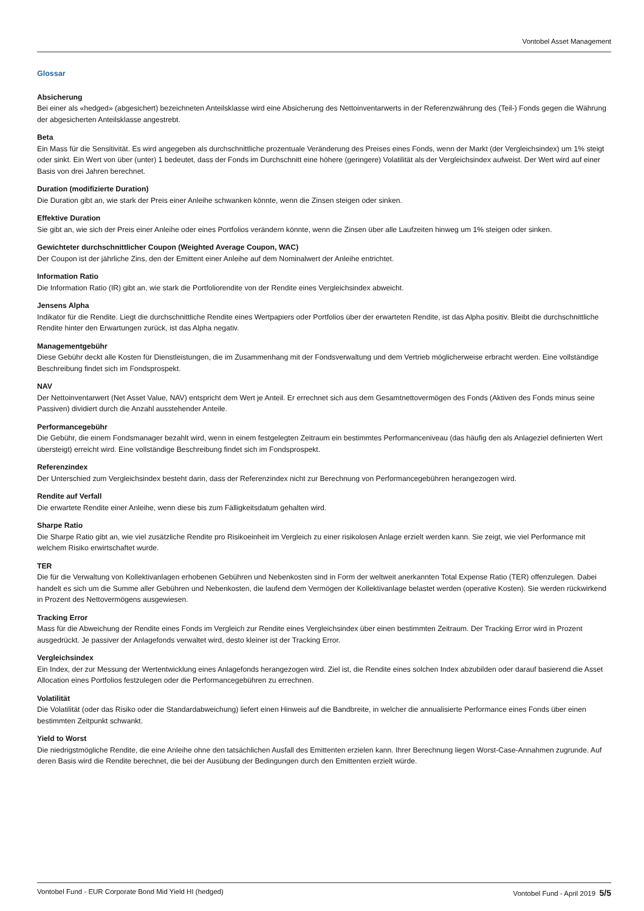Vontobel Asset Management
Glossar
Absicherung
Bei einer als «hedged» (abgesichert) bezeichneten Anteilsklasse wird eine Absicherung des Nettoinventarwerts in der Referenzwährung des (Teil-) Fonds gegen die Währung der abgesicherten Anteilsklasse angestrebt.
Beta
Ein Mass für die Sensitivität. Es wird angegeben als durchschnittliche prozentuale Veränderung des Preises eines Fonds, wenn der Markt (der Vergleichsindex) um 1% steigt oder sinkt. Ein Wert von über (unter) 1 bedeutet, dass der Fonds im Durchschnitt eine höhere (geringere) Volatilität als der Vergleichsindex aufweist. Der Wert wird auf einer Basis von drei Jahren berechnet.
Duration (modifizierte Duration)
Die Duration gibt an, wie stark der Preis einer Anleihe schwanken könnte, wenn die Zinsen steigen oder sinken.
Effektive Duration
Sie gibt an, wie sich der Preis einer Anleihe oder eines Portfolios verändern könnte, wenn die Zinsen über alle Laufzeiten hinweg um 1% steigen oder sinken.
Gewichteter durchschnittlicher Coupon (Weighted Average Coupon, WAC)
Der Coupon ist der jährliche Zins, den der Emittent einer Anleihe auf dem Nominalwert der Anleihe entrichtet.
Information Ratio
Die Information Ratio (IR) gibt an, wie stark die Portfoliorendite von der Rendite eines Vergleichsindex abweicht.
Jensens Alpha
Indikator für die Rendite. Liegt die durchschnittliche Rendite eines Wertpapiers oder Portfolios über der erwarteten Rendite, ist das Alpha positiv. Bleibt die durchschnittliche Rendite hinter den Erwartungen zurück, ist das Alpha negativ.
Managementgebühr
Diese Gebühr deckt alle Kosten für Dienstleistungen, die im Zusammenhang mit der Fondsverwaltung und dem Vertrieb möglicherweise erbracht werden. Eine vollständige Beschreibung findet sich im Fondsprospekt.
NAV
Der Nettoinventarwert (Net Asset Value, NAV) entspricht dem Wert je Anteil. Er errechnet sich aus dem Gesamtnettovermögen des Fonds (Aktiven des Fonds minus seine Passiven) dividiert durch die Anzahl ausstehender Anteile.
Performancegebühr
Die Gebühr, die einem Fondsmanager bezahlt wird, wenn in einem festgelegten Zeitraum ein bestimmtes Performanceniveau (das häufig den als Anlageziel definierten Wert übersteigt) erreicht wird. Eine vollständige Beschreibung findet sich im Fondsprospekt.
Referenzindex
Der Unterschied zum Vergleichsindex besteht darin, dass der Referenzindex nicht zur Berechnung von Performancegebühren herangezogen wird.
Rendite auf Verfall
Die erwartete Rendite einer Anleihe, wenn diese bis zum Fälligkeitsdatum gehalten wird.
Sharpe Ratio
Die Sharpe Ratio gibt an, wie viel zusätzliche Rendite pro Risikoeinheit im Vergleich zu einer risikolosen Anlage erzielt werden kann. Sie zeigt, wie viel Performance mit welchem Risiko erwirtschaftet wurde.
TER
Die für die Verwaltung von Kollektivanlagen erhobenen Gebühren und Nebenkosten sind in Form der weltweit anerkannten Total Expense Ratio (TER) offenzulegen. Dabei handelt es sich um die Summe aller Gebühren und Nebenkosten, die laufend dem Vermögen der Kollektivanlage belastet werden (operative Kosten). Sie werden rückwirkend in Prozent des Nettovermögens ausgewiesen.
Tracking Error
Mass für die Abweichung der Rendite eines Fonds im Vergleich zur Rendite eines Vergleichsindex über einen bestimmten Zeitraum. Der Tracking Error wird in Prozent ausgedrückt. Je passiver der Anlagefonds verwaltet wird, desto kleiner ist der Tracking Error.
Vergleichsindex
Ein Index, der zur Messung der Wertentwicklung eines Anlagefonds herangezogen wird. Ziel ist, die Rendite eines solchen Index abzubilden oder darauf basierend die Asset Allocation eines Portfolios festzulegen oder die Performancegebühren zu errechnen.
Volatilität
Die Volatilität (oder das Risiko oder die Standardabweichung) liefert einen Hinweis auf die Bandbreite, in welcher die annualisierte Performance eines Fonds über einen bestimmten Zeitpunkt schwankt.
Yield to Worst
Die niedrigstmögliche Rendite, die eine Anleihe ohne den tatsächlichen Ausfall des Emittenten erzielen kann. Ihrer Berechnung liegen Worst-Case-Annahmen zugrunde. Auf deren Basis wird die Rendite berechnet, die bei der Ausübung der Bedingungen durch den Emittenten erzielt würde.
Vontobel Fund - EUR Corporate Bond Mid Yield HI (hedged) Vontobel Fund - April 2019 5/5